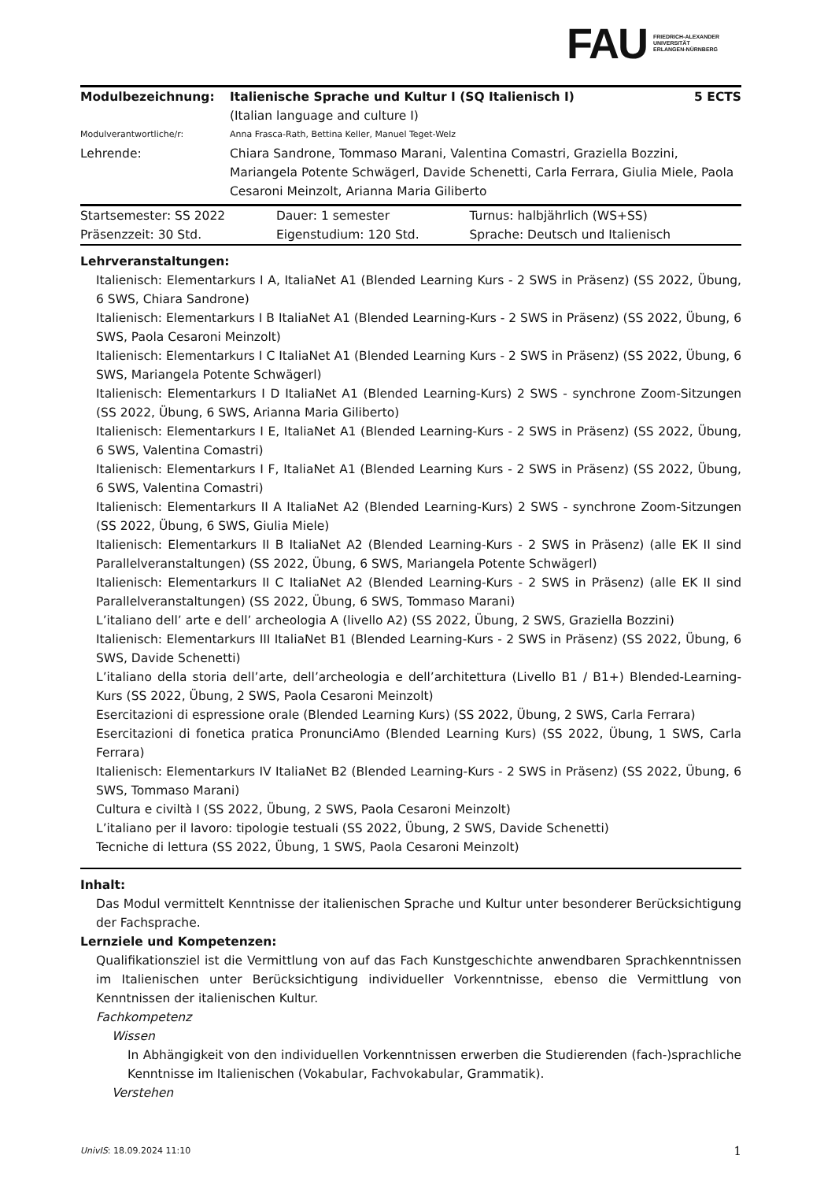FAU
FRIEDRICH-ALEXANDER
UNIVERSITÄT
ERLANGEN-NÜRNBERG
| Modulbezeichnung: | Italienische Sprache und Kultur I (SQ Italienisch I) (Italian language and culture I) | 5 ECTS |
| Modulverantwortliche/r: | Anna Frasca-Rath, Bettina Keller, Manuel Teget-Welz | |
| Lehrende: | Chiara Sandrone, Tommaso Marani, Valentina Comastri, Graziella Bozzini, Mariangela Potente Schwägerl, Davide Schenetti, Carla Ferrara, Giulia Miele, Paola Cesaroni Meinzolt, Arianna Maria Giliberto | |
| Startsemester: SS 2022 | Dauer: 1 semester | Turnus: halbjährlich (WS+SS) |
| Präsenzzeit: 30 Std. | Eigenstudium: 120 Std. | Sprache: Deutsch und Italienisch |
Lehrveranstaltungen:
Italienisch: Elementarkurs I A, ItaliaNet A1 (Blended Learning Kurs - 2 SWS in Präsenz) (SS 2022, Übung, 6 SWS, Chiara Sandrone)
Italienisch: Elementarkurs I B ItaliaNet A1 (Blended Learning-Kurs - 2 SWS in Präsenz) (SS 2022, Übung, 6 SWS, Paola Cesaroni Meinzolt)
Italienisch: Elementarkurs I C ItaliaNet A1 (Blended Learning Kurs - 2 SWS in Präsenz) (SS 2022, Übung, 6 SWS, Mariangela Potente Schwägerl)
Italienisch: Elementarkurs I D ItaliaNet A1 (Blended Learning-Kurs) 2 SWS - synchrone Zoom-Sitzungen (SS 2022, Übung, 6 SWS, Arianna Maria Giliberto)
Italienisch: Elementarkurs I E, ItaliaNet A1 (Blended Learning-Kurs - 2 SWS in Präsenz) (SS 2022, Übung, 6 SWS, Valentina Comastri)
Italienisch: Elementarkurs I F, ItaliaNet A1 (Blended Learning Kurs - 2 SWS in Präsenz) (SS 2022, Übung, 6 SWS, Valentina Comastri)
Italienisch: Elementarkurs II A ItaliaNet A2 (Blended Learning-Kurs) 2 SWS - synchrone Zoom-Sitzungen (SS 2022, Übung, 6 SWS, Giulia Miele)
Italienisch: Elementarkurs II B ItaliaNet A2 (Blended Learning-Kurs - 2 SWS in Präsenz) (alle EK II sind Parallelveranstaltungen) (SS 2022, Übung, 6 SWS, Mariangela Potente Schwägerl)
Italienisch: Elementarkurs II C ItaliaNet A2 (Blended Learning-Kurs - 2 SWS in Präsenz) (alle EK II sind Parallelveranstaltungen) (SS 2022, Übung, 6 SWS, Tommaso Marani)
L’italiano dell’ arte e dell’ archeologia A (livello A2) (SS 2022, Übung, 2 SWS, Graziella Bozzini)
Italienisch: Elementarkurs III ItaliaNet B1 (Blended Learning-Kurs - 2 SWS in Präsenz) (SS 2022, Übung, 6 SWS, Davide Schenetti)
L’italiano della storia dell’arte, dell’archeologia e dell’architettura (Livello B1 / B1+) Blended-Learning-Kurs (SS 2022, Übung, 2 SWS, Paola Cesaroni Meinzolt)
Esercitazioni di espressione orale (Blended Learning Kurs) (SS 2022, Übung, 2 SWS, Carla Ferrara)
Esercitazioni di fonetica pratica PronunciAmo (Blended Learning Kurs) (SS 2022, Übung, 1 SWS, Carla Ferrara)
Italienisch: Elementarkurs IV ItaliaNet B2 (Blended Learning-Kurs - 2 SWS in Präsenz) (SS 2022, Übung, 6 SWS, Tommaso Marani)
Cultura e civiltà I (SS 2022, Übung, 2 SWS, Paola Cesaroni Meinzolt)
L’italiano per il lavoro: tipologie testuali (SS 2022, Übung, 2 SWS, Davide Schenetti)
Tecniche di lettura (SS 2022, Übung, 1 SWS, Paola Cesaroni Meinzolt)
Inhalt:
Das Modul vermittelt Kenntnisse der italienischen Sprache und Kultur unter besonderer Berücksichtigung der Fachsprache.
Lernziele und Kompetenzen:
Qualifikationsziel ist die Vermittlung von auf das Fach Kunstgeschichte anwendbaren Sprachkenntnissen im Italienischen unter Berücksichtigung individueller Vorkenntnisse, ebenso die Vermittlung von Kenntnissen der italienischen Kultur.
Fachkompetenz
Wissen
In Abhängigkeit von den individuellen Vorkenntnissen erwerben die Studierenden (fach-)sprachliche Kenntnisse im Italienischen (Vokabular, Fachvokabular, Grammatik).
Verstehen
UnivIS: 18.09.2024 11:10 1